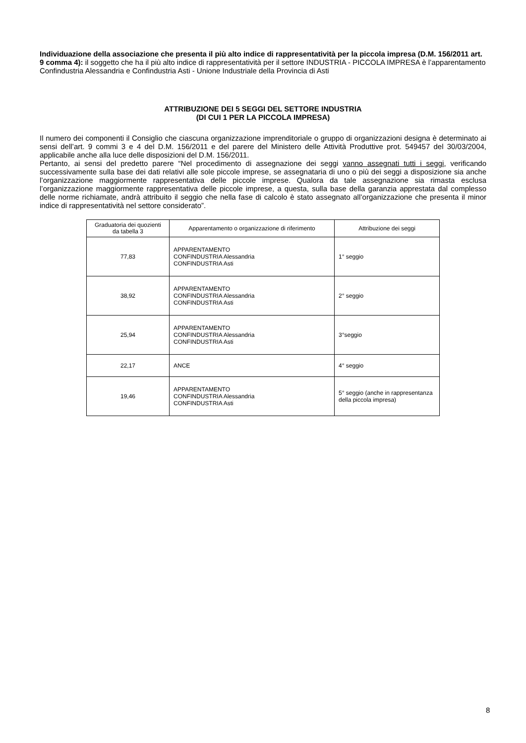Individuazione della associazione che presenta il più alto indice di rappresentatività per la piccola impresa (D.M. 156/2011 art. 9 comma 4): il soggetto che ha il più alto indice di rappresentatività per il settore INDUSTRIA - PICCOLA IMPRESA è l’apparentamento Confindustria Alessandria e Confindustria Asti - Unione Industriale della Provincia di Asti
ATTRIBUZIONE DEI 5 SEGGI DEL SETTORE INDUSTRIA
(DI CUI 1 PER LA PICCOLA IMPRESA)
Il numero dei componenti il Consiglio che ciascuna organizzazione imprenditoriale o gruppo di organizzazioni designa è determinato ai sensi dell’art. 9 commi 3 e 4 del D.M. 156/2011 e del parere del Ministero delle Attività Produttive prot. 549457 del 30/03/2004, applicabile anche alla luce delle disposizioni del D.M. 156/2011.
Pertanto, ai sensi del predetto parere “Nel procedimento di assegnazione dei seggi vanno assegnati tutti i seggi, verificando successivamente sulla base dei dati relativi alle sole piccole imprese, se assegnataria di uno o più dei seggi a disposizione sia anche l’organizzazione maggiormente rappresentativa delle piccole imprese. Qualora da tale assegnazione sia rimasta esclusa l’organizzazione maggiormente rappresentativa delle piccole imprese, a questa, sulla base della garanzia apprestata dal complesso delle norme richiamate, andrà attribuito il seggio che nella fase di calcolo è stato assegnato all’organizzazione che presenta il minor indice di rappresentatività nel settore considerato”.
| Graduatoria dei quozienti da tabella 3 | Apparentamento o organizzazione di riferimento | Attribuzione dei seggi |
| --- | --- | --- |
| 77,83 | APPARENTAMENTO CONFINDUSTRIA Alessandria CONFINDUSTRIA Asti | 1° seggio |
| 38,92 | APPARENTAMENTO CONFINDUSTRIA Alessandria CONFINDUSTRIA Asti | 2° seggio |
| 25,94 | APPARENTAMENTO CONFINDUSTRIA Alessandria CONFINDUSTRIA Asti | 3°seggio |
| 22,17 | ANCE | 4° seggio |
| 19,46 | APPARENTAMENTO CONFINDUSTRIA Alessandria CONFINDUSTRIA Asti | 5° seggio (anche in rappresentanza della piccola impresa) |
8